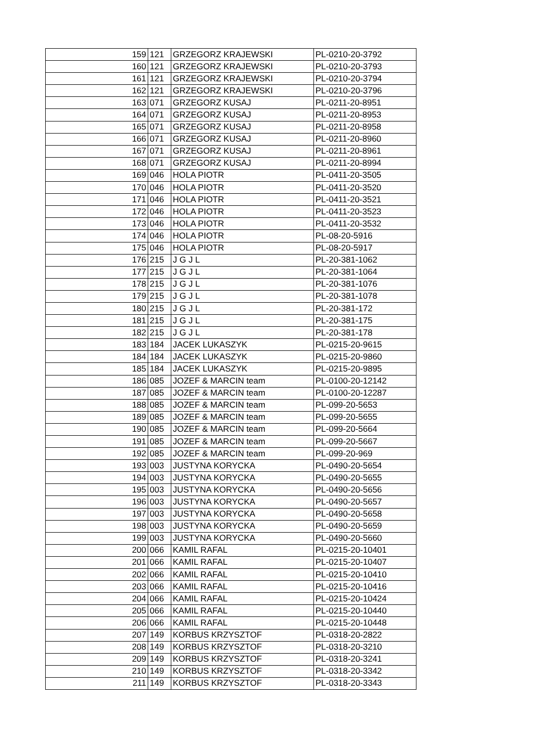| 159 | 121 | GRZEGORZ KRAJEWSKI | PL-0210-20-3792 |
| 160 | 121 | GRZEGORZ KRAJEWSKI | PL-0210-20-3793 |
| 161 | 121 | GRZEGORZ KRAJEWSKI | PL-0210-20-3794 |
| 162 | 121 | GRZEGORZ KRAJEWSKI | PL-0210-20-3796 |
| 163 | 071 | GRZEGORZ KUSAJ | PL-0211-20-8951 |
| 164 | 071 | GRZEGORZ KUSAJ | PL-0211-20-8953 |
| 165 | 071 | GRZEGORZ KUSAJ | PL-0211-20-8958 |
| 166 | 071 | GRZEGORZ KUSAJ | PL-0211-20-8960 |
| 167 | 071 | GRZEGORZ KUSAJ | PL-0211-20-8961 |
| 168 | 071 | GRZEGORZ KUSAJ | PL-0211-20-8994 |
| 169 | 046 | HOLA PIOTR | PL-0411-20-3505 |
| 170 | 046 | HOLA PIOTR | PL-0411-20-3520 |
| 171 | 046 | HOLA PIOTR | PL-0411-20-3521 |
| 172 | 046 | HOLA PIOTR | PL-0411-20-3523 |
| 173 | 046 | HOLA PIOTR | PL-0411-20-3532 |
| 174 | 046 | HOLA PIOTR | PL-08-20-5916 |
| 175 | 046 | HOLA PIOTR | PL-08-20-5917 |
| 176 | 215 | J G J L | PL-20-381-1062 |
| 177 | 215 | J G J L | PL-20-381-1064 |
| 178 | 215 | J G J L | PL-20-381-1076 |
| 179 | 215 | J G J L | PL-20-381-1078 |
| 180 | 215 | J G J L | PL-20-381-172 |
| 181 | 215 | J G J L | PL-20-381-175 |
| 182 | 215 | J G J L | PL-20-381-178 |
| 183 | 184 | JACEK LUKASZYK | PL-0215-20-9615 |
| 184 | 184 | JACEK LUKASZYK | PL-0215-20-9860 |
| 185 | 184 | JACEK LUKASZYK | PL-0215-20-9895 |
| 186 | 085 | JOZEF & MARCIN team | PL-0100-20-12142 |
| 187 | 085 | JOZEF & MARCIN team | PL-0100-20-12287 |
| 188 | 085 | JOZEF & MARCIN team | PL-099-20-5653 |
| 189 | 085 | JOZEF & MARCIN team | PL-099-20-5655 |
| 190 | 085 | JOZEF & MARCIN team | PL-099-20-5664 |
| 191 | 085 | JOZEF & MARCIN team | PL-099-20-5667 |
| 192 | 085 | JOZEF & MARCIN team | PL-099-20-969 |
| 193 | 003 | JUSTYNA KORYCKA | PL-0490-20-5654 |
| 194 | 003 | JUSTYNA KORYCKA | PL-0490-20-5655 |
| 195 | 003 | JUSTYNA KORYCKA | PL-0490-20-5656 |
| 196 | 003 | JUSTYNA KORYCKA | PL-0490-20-5657 |
| 197 | 003 | JUSTYNA KORYCKA | PL-0490-20-5658 |
| 198 | 003 | JUSTYNA KORYCKA | PL-0490-20-5659 |
| 199 | 003 | JUSTYNA KORYCKA | PL-0490-20-5660 |
| 200 | 066 | KAMIL RAFAL | PL-0215-20-10401 |
| 201 | 066 | KAMIL RAFAL | PL-0215-20-10407 |
| 202 | 066 | KAMIL RAFAL | PL-0215-20-10410 |
| 203 | 066 | KAMIL RAFAL | PL-0215-20-10416 |
| 204 | 066 | KAMIL RAFAL | PL-0215-20-10424 |
| 205 | 066 | KAMIL RAFAL | PL-0215-20-10440 |
| 206 | 066 | KAMIL RAFAL | PL-0215-20-10448 |
| 207 | 149 | KORBUS KRZYSZTOF | PL-0318-20-2822 |
| 208 | 149 | KORBUS KRZYSZTOF | PL-0318-20-3210 |
| 209 | 149 | KORBUS KRZYSZTOF | PL-0318-20-3241 |
| 210 | 149 | KORBUS KRZYSZTOF | PL-0318-20-3342 |
| 211 | 149 | KORBUS KRZYSZTOF | PL-0318-20-3343 |